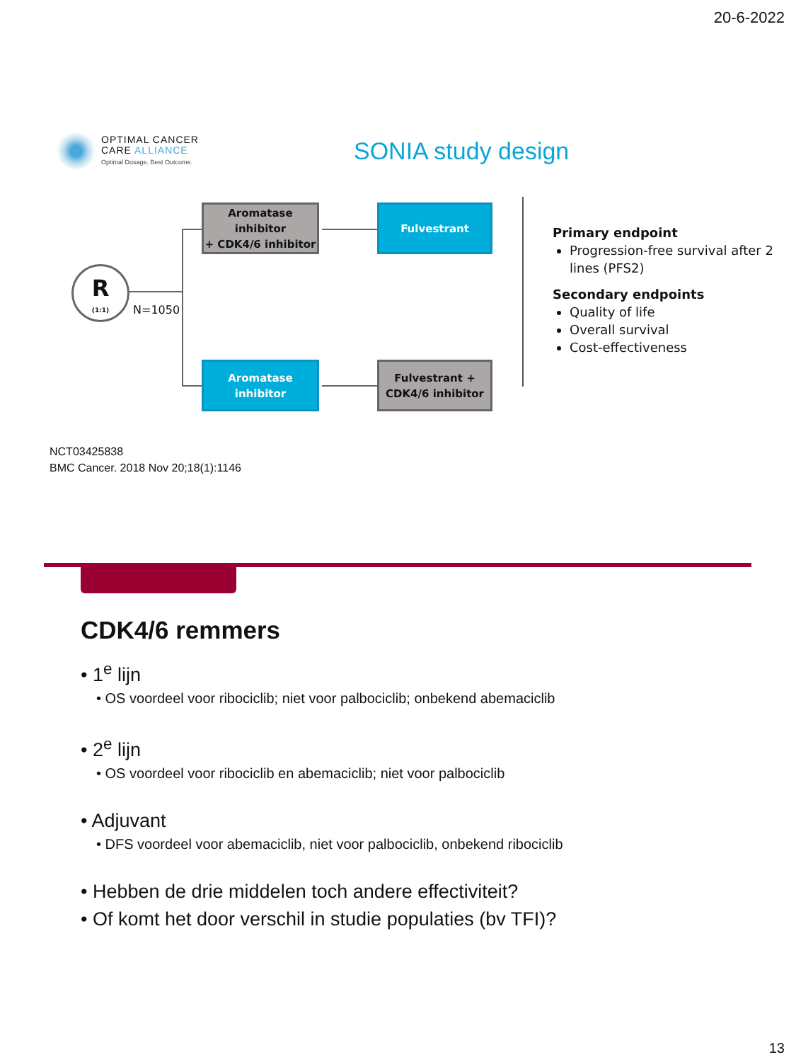20-6-2022
OPTIMAL CANCER
CARE ALLIANCE
Optimal Dosage. Best Outcome.
SONIA study design
R
(1:1)
N=1050
Aromatase inhibitor
+ CDK4/6 inhibitor
Fulvestrant
Aromatase inhibitor
Fulvestrant +
CDK4/6 inhibitor
Primary endpoint
Progression-free survival after 2 lines (PFS2)
Secondary endpoints
Quality of life
Overall survival
Cost-effectiveness
NCT03425838
BMC Cancer. 2018 Nov 20;18(1):1146
CDK4/6 remmers
• 1<sup>e</sup> lijn
• OS voordeel voor ribociclib; niet voor palbociclib; onbekend abemaciclib
• 2<sup>e</sup> lijn
• OS voordeel voor ribociclib en abemaciclib; niet voor palbociclib
• Adjuvant
• DFS voordeel voor abemaciclib, niet voor palbociclib, onbekend ribociclib
• Hebben de drie middelen toch andere effectiviteit?
• Of komt het door verschil in studie populaties (bv TFI)?
13